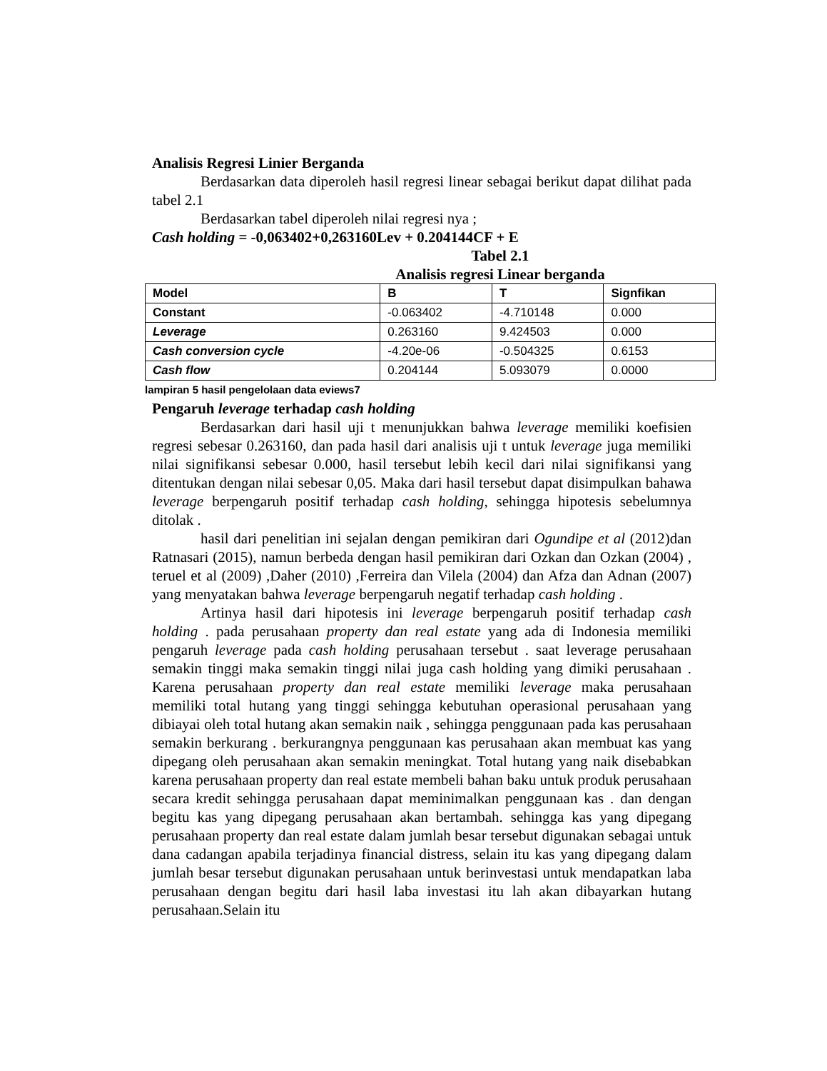Analisis Regresi Linier Berganda
Berdasarkan data diperoleh hasil regresi linear sebagai berikut dapat dilihat pada tabel 2.1
Berdasarkan tabel diperoleh nilai regresi nya ;
Cash holding = -0,063402+0,263160Lev + 0.204144CF + E
Tabel 2.1
Analisis regresi Linear berganda
| Model | B | T | Signfikan |
| Constant | -0.063402 | -4.710148 | 0.000 |
| Leverage | 0.263160 | 9.424503 | 0.000 |
| Cash conversion cycle | -4.20e-06 | -0.504325 | 0.6153 |
| Cash flow | 0.204144 | 5.093079 | 0.0000 |
lampiran 5 hasil pengelolaan data eviews7
Pengaruh leverage terhadap cash holding
Berdasarkan dari hasil uji t menunjukkan bahwa leverage memiliki koefisien regresi sebesar 0.263160, dan pada hasil dari analisis uji t untuk leverage juga memiliki nilai signifikansi sebesar 0.000, hasil tersebut lebih kecil dari nilai signifikansi yang ditentukan dengan nilai sebesar 0,05. Maka dari hasil tersebut dapat disimpulkan bahawa leverage berpengaruh positif terhadap cash holding, sehingga hipotesis sebelumnya ditolak .
hasil dari penelitian ini sejalan dengan pemikiran dari Ogundipe et al (2012)dan Ratnasari (2015), namun berbeda dengan hasil pemikiran dari Ozkan dan Ozkan (2004) , teruel et al (2009) ,Daher (2010) ,Ferreira dan Vilela (2004) dan Afza dan Adnan (2007) yang menyatakan bahwa leverage berpengaruh negatif terhadap cash holding .
Artinya hasil dari hipotesis ini leverage berpengaruh positif terhadap cash holding . pada perusahaan property dan real estate yang ada di Indonesia memiliki pengaruh leverage pada cash holding perusahaan tersebut . saat leverage perusahaan semakin tinggi maka semakin tinggi nilai juga cash holding yang dimiki perusahaan . Karena perusahaan property dan real estate memiliki leverage maka perusahaan memiliki total hutang yang tinggi sehingga kebutuhan operasional perusahaan yang dibiayai oleh total hutang akan semakin naik , sehingga penggunaan pada kas perusahaan semakin berkurang . berkurangnya penggunaan kas perusahaan akan membuat kas yang dipegang oleh perusahaan akan semakin meningkat. Total hutang yang naik disebabkan karena perusahaan property dan real estate membeli bahan baku untuk produk perusahaan secara kredit sehingga perusahaan dapat meminimalkan penggunaan kas . dan dengan begitu kas yang dipegang perusahaan akan bertambah. sehingga kas yang dipegang perusahaan property dan real estate dalam jumlah besar tersebut digunakan sebagai untuk dana cadangan apabila terjadinya financial distress, selain itu kas yang dipegang dalam jumlah besar tersebut digunakan perusahaan untuk berinvestasi untuk mendapatkan laba perusahaan dengan begitu dari hasil laba investasi itu lah akan dibayarkan hutang perusahaan.Selain itu